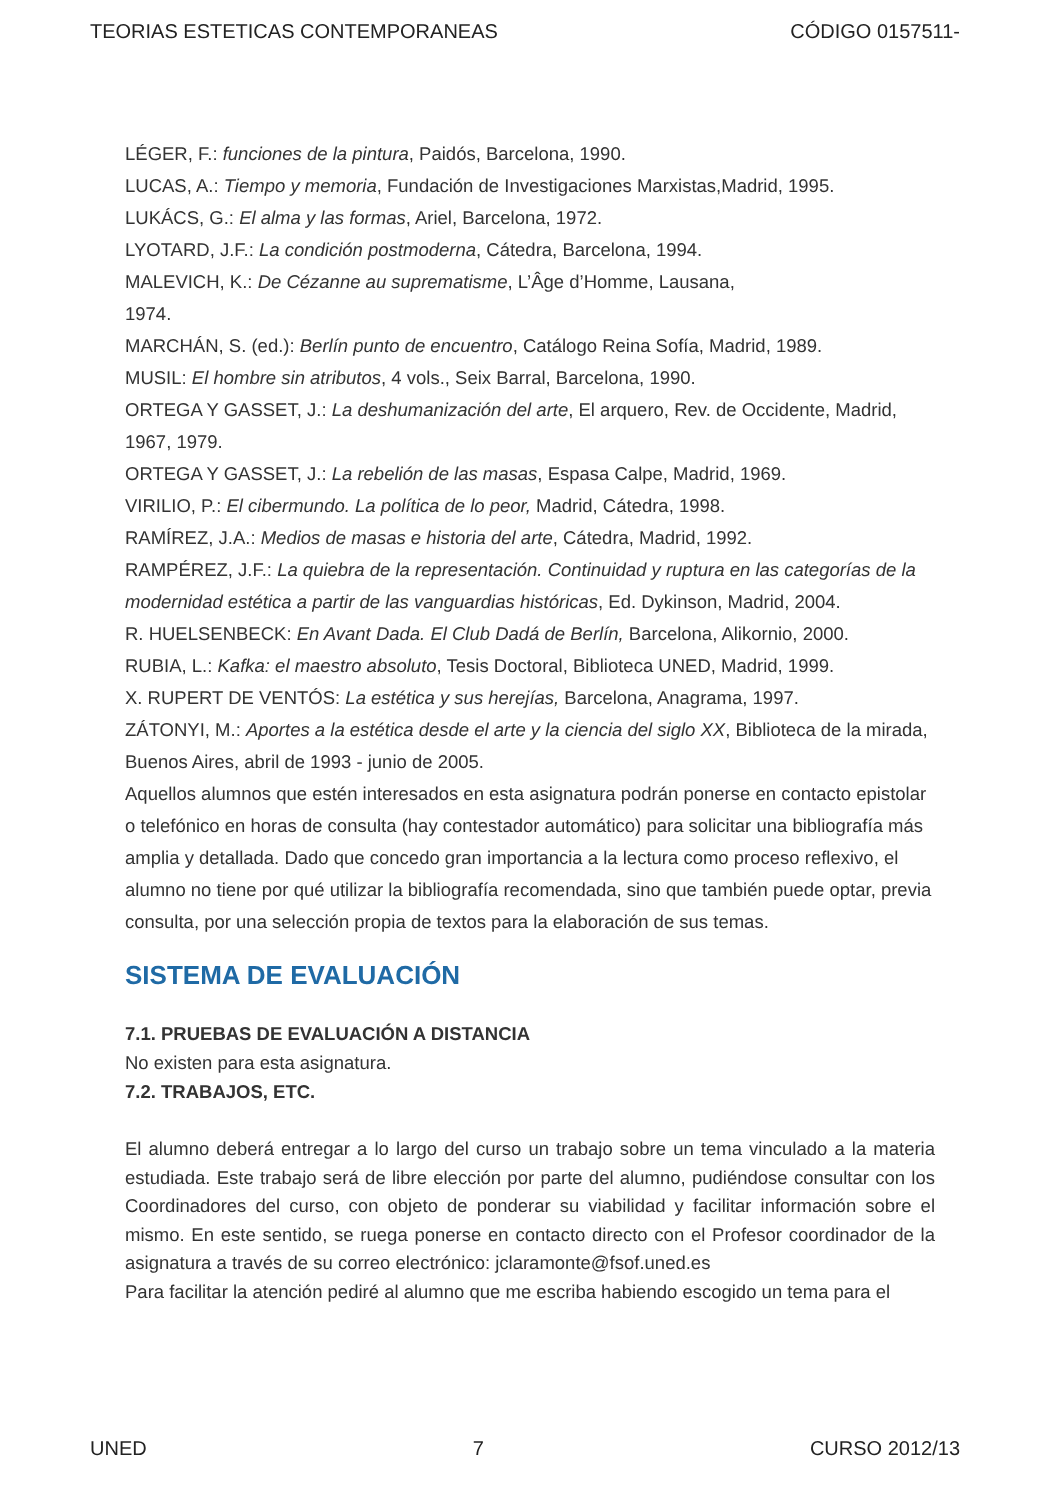TEORIAS ESTETICAS CONTEMPORANEAS CÓDIGO 0157511-
LÉGER, F.: funciones de la pintura, Paidós, Barcelona, 1990.
LUCAS, A.: Tiempo y memoria, Fundación de Investigaciones Marxistas,Madrid, 1995.
LUKÁCS, G.: El alma y las formas, Ariel, Barcelona, 1972.
LYOTARD, J.F.: La condición postmoderna, Cátedra, Barcelona, 1994.
MALEVICH, K.: De Cézanne au suprematisme, L’Âge d’Homme, Lausana,
1974.
MARCHÁN, S. (ed.): Berlín punto de encuentro, Catálogo Reina Sofía, Madrid, 1989.
MUSIL: El hombre sin atributos, 4 vols., Seix Barral, Barcelona, 1990.
ORTEGA Y GASSET, J.: La deshumanización del arte, El arquero, Rev. de Occidente, Madrid, 1967, 1979.
ORTEGA Y GASSET, J.: La rebelión de las masas, Espasa Calpe, Madrid, 1969.
VIRILIO, P.: El cibermundo. La política de lo peor, Madrid, Cátedra, 1998.
RAMÍREZ, J.A.: Medios de masas e historia del arte, Cátedra, Madrid, 1992.
RAMPÉREZ, J.F.: La quiebra de la representación. Continuidad y ruptura en las categorías de la modernidad estética a partir de las vanguardias históricas, Ed. Dykinson, Madrid, 2004.
R. HUELSENBECK: En Avant Dada. El Club Dadá de Berlín, Barcelona, Alikornio, 2000.
RUBIA, L.: Kafka: el maestro absoluto, Tesis Doctoral, Biblioteca UNED, Madrid, 1999.
X. RUPERT DE VENTÓS: La estética y sus herejías, Barcelona, Anagrama, 1997.
ZÁTONYI, M.: Aportes a la estética desde el arte y la ciencia del siglo XX, Biblioteca de la mirada, Buenos Aires, abril de 1993 - junio de 2005.
Aquellos alumnos que estén interesados en esta asignatura podrán ponerse en contacto epistolar o telefónico en horas de consulta (hay contestador automático) para solicitar una bibliografía más amplia y detallada. Dado que concedo gran importancia a la lectura como proceso reflexivo, el alumno no tiene por qué utilizar la bibliografía recomendada, sino que también puede optar, previa consulta, por una selección propia de textos para la elaboración de sus temas.
SISTEMA DE EVALUACIÓN
7.1. PRUEBAS DE EVALUACIÓN A DISTANCIA
No existen para esta asignatura.
7.2. TRABAJOS, ETC.
El alumno deberá entregar a lo largo del curso un trabajo sobre un tema vinculado a la materia estudiada. Este trabajo será de libre elección por parte del alumno, pudiéndose consultar con los Coordinadores del curso, con objeto de ponderar su viabilidad y facilitar información sobre el mismo. En este sentido, se ruega ponerse en contacto directo con el Profesor coordinador de la asignatura a través de su correo electrónico: jclaramonte@fsof.uned.es
Para facilitar la atención pediré al alumno que me escriba habiendo escogido un tema para el
UNED 7 CURSO 2012/13